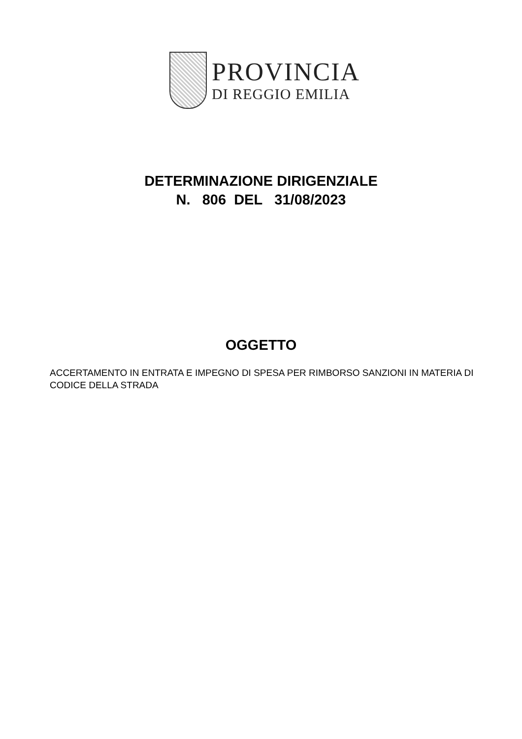PROVINCIA
DI REGGIO EMILIA
DETERMINAZIONE DIRIGENZIALE
N. 806 DEL 31/08/2023
OGGETTO
ACCERTAMENTO IN ENTRATA E IMPEGNO DI SPESA PER RIMBORSO SANZIONI IN MATERIA DI CODICE DELLA STRADA